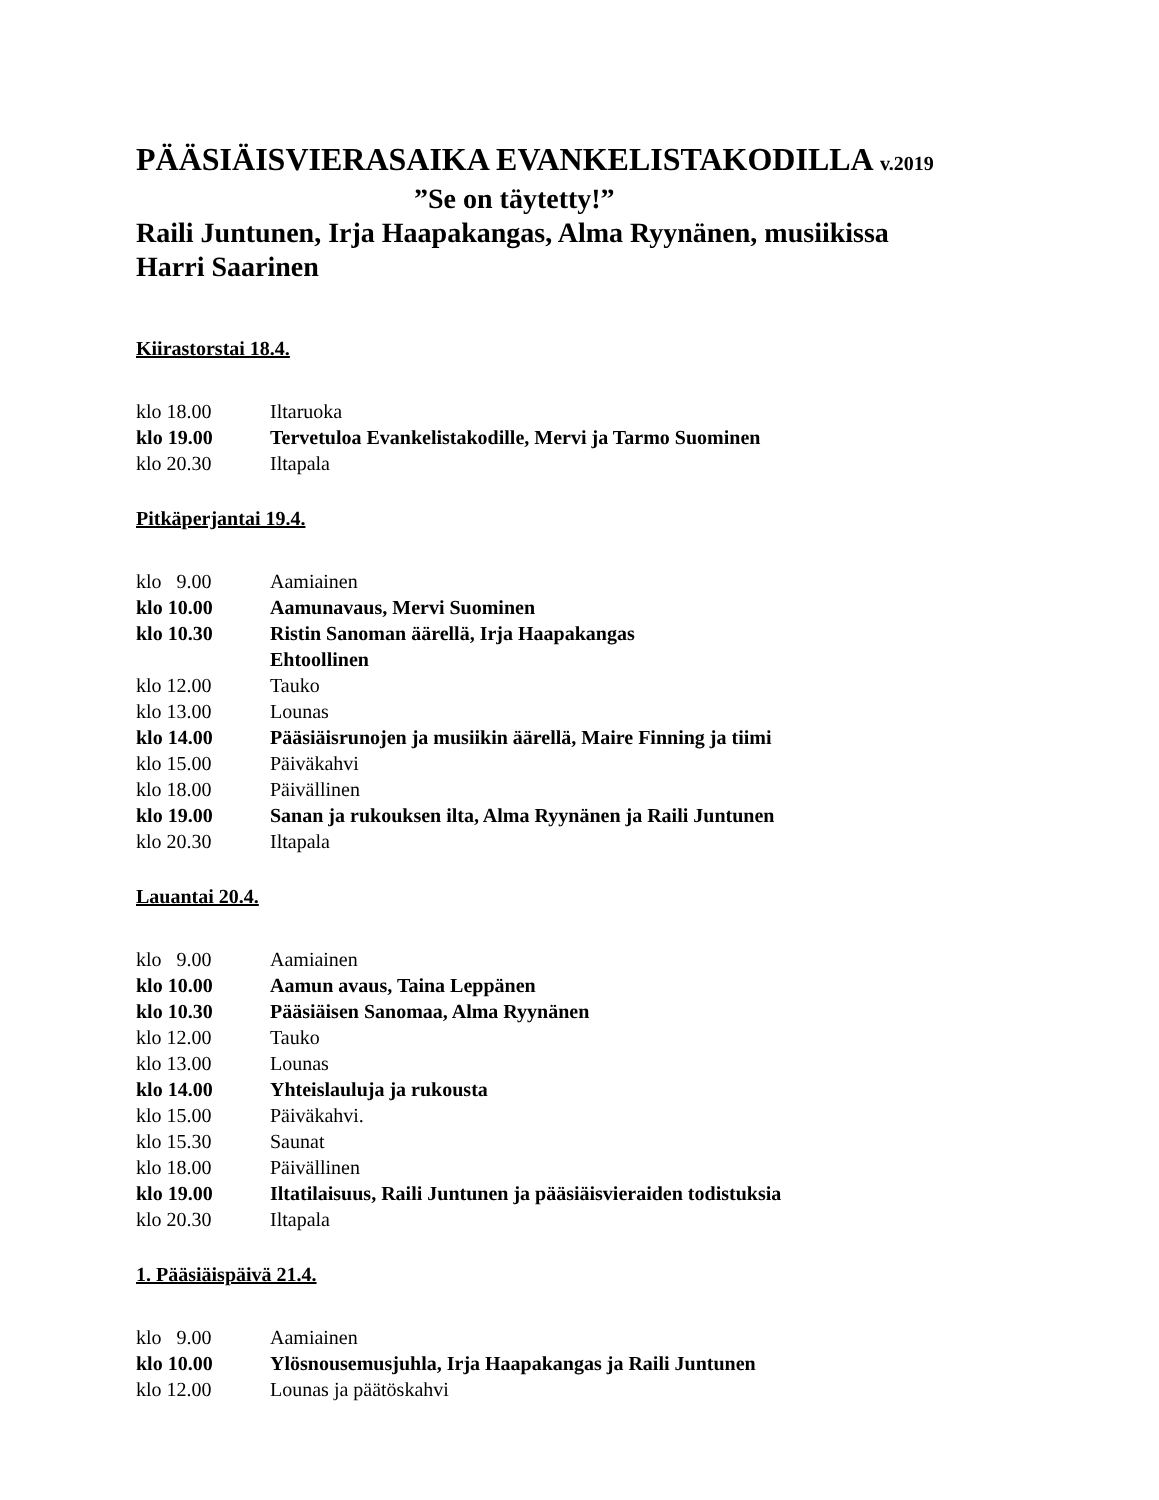PÄÄSIÄISVIERASAIKA EVANKELISTAKODILLA v.2019
”Se on täytetty!”
Raili Juntunen, Irja Haapakangas, Alma Ryynänen, musiikissa
Harri Saarinen
Kiirastorstai 18.4.
klo 18.00 Iltaruoka
klo 19.00 Tervetuloa Evankelistakodille, Mervi ja Tarmo Suominen
klo 20.30 Iltapala
Pitkäperjantai 19.4.
klo 9.00 Aamiainen
klo 10.00 Aamunavaus, Mervi Suominen
klo 10.30 Ristin Sanoman äärellä, Irja Haapakangas
Ehtoollinen
klo 12.00 Tauko
klo 13.00 Lounas
klo 14.00 Pääsiäisrunojen ja musiikin äärellä, Maire Finning ja tiimi
klo 15.00 Päiväkahvi
klo 18.00 Päivällinen
klo 19.00 Sanan ja rukouksen ilta, Alma Ryynänen ja Raili Juntunen
klo 20.30 Iltapala
Lauantai 20.4.
klo 9.00 Aamiainen
klo 10.00 Aamun avaus, Taina Leppänen
klo 10.30 Pääsiäisen Sanomaa, Alma Ryynänen
klo 12.00 Tauko
klo 13.00 Lounas
klo 14.00 Yhteislauluja ja rukousta
klo 15.00 Päiväkahvi.
klo 15.30 Saunat
klo 18.00 Päivällinen
klo 19.00 Iltatilaisuus, Raili Juntunen ja pääsiäisvieraiden todistuksia
klo 20.30 Iltapala
1. Pääsiäispäivä 21.4.
klo 9.00 Aamiainen
klo 10.00 Ylösnousemusjuhla, Irja Haapakangas ja Raili Juntunen
klo 12.00 Lounas ja päätöskahvi